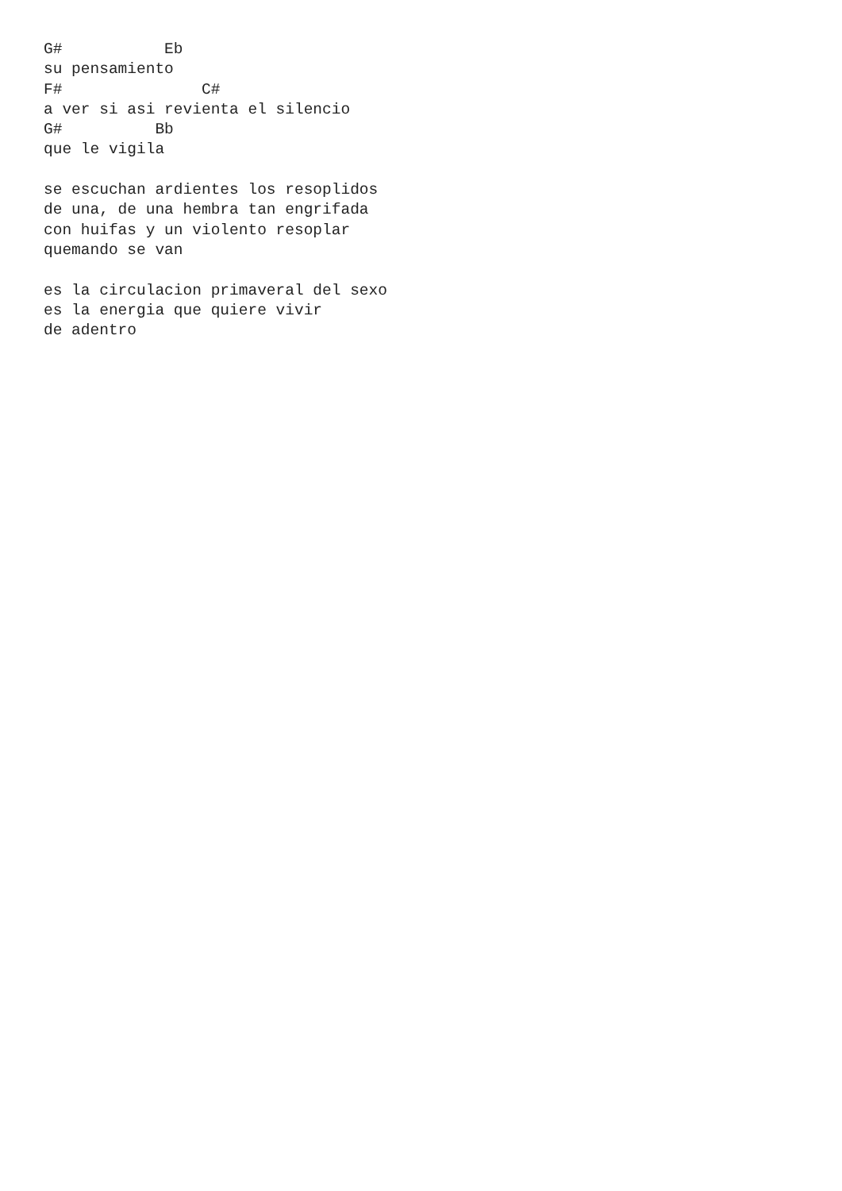G#           Eb
su pensamiento
F#               C#
a ver si asi revienta el silencio
G#          Bb
que le vigila

se escuchan ardientes los resoplidos
de una, de una hembra tan engrifada
con huifas y un violento resoplar
quemando se van

es la circulacion primaveral del sexo
es la energia que quiere vivir
de adentro